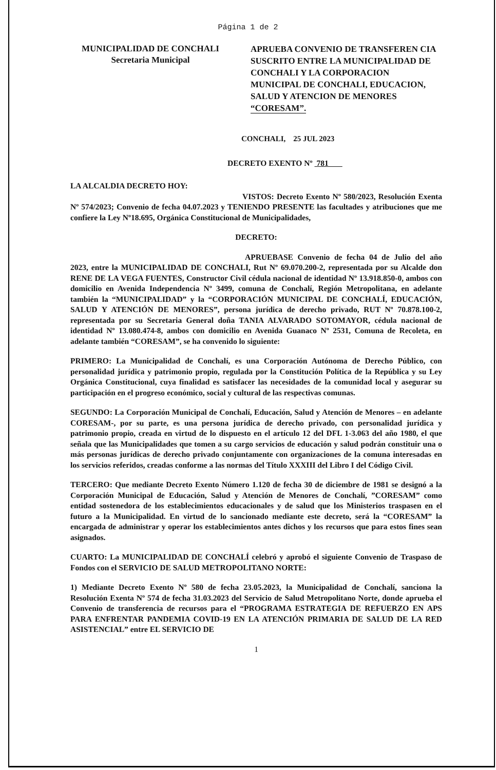Página 1 de 2
MUNICIPALIDAD DE CONCHALI
Secretaria Municipal
APRUEBA CONVENIO DE TRANSFEREN CIA SUSCRITO ENTRE LA MUNICIPALIDAD DE CONCHALI Y LA CORPORACION MUNICIPAL DE CONCHALI, EDUCACION, SALUD Y ATENCION DE MENORES “CORESAM”.
CONCHALI, 25 JUL 2023
DECRETO EXENTO Nº 781
LA ALCALDIA DECRETO HOY:
VISTOS: Decreto Exento Nº 580/2023, Resolución Exenta Nº 574/2023; Convenio de fecha 04.07.2023 y TENIENDO PRESENTE las facultades y atribuciones que me confiere la Ley Nº18.695, Orgánica Constitucional de Municipalidades,
DECRETO:
APRUEBASE Convenio de fecha 04 de Julio del año 2023, entre la MUNICIPALIDAD DE CONCHALI, Rut Nº 69.070.200-2, representada por su Alcalde don RENE DE LA VEGA FUENTES, Constructor Civil cédula nacional de identidad Nº 13.918.850-0, ambos con domicilio en Avenida Independencia Nº 3499, comuna de Conchalí, Región Metropolitana, en adelante también la “MUNICIPALIDAD” y la “CORPORACIÓN MUNICIPAL DE CONCHALÍ, EDUCACIÓN, SALUD Y ATENCIÓN DE MENORES”, persona jurídica de derecho privado, RUT Nº 70.878.100-2, representada por su Secretaria General doña TANIA ALVARADO SOTOMAYOR, cédula nacional de identidad Nº 13.080.474-8, ambos con domicilio en Avenida Guanaco Nº 2531, Comuna de Recoleta, en adelante también “CORESAM”, se ha convenido lo siguiente:
PRIMERO: La Municipalidad de Conchalí, es una Corporación Autónoma de Derecho Público, con personalidad jurídica y patrimonio propio, regulada por la Constitución Política de la República y su Ley Orgánica Constitucional, cuya finalidad es satisfacer las necesidades de la comunidad local y asegurar su participación en el progreso económico, social y cultural de las respectivas comunas.
SEGUNDO: La Corporación Municipal de Conchalí, Educación, Salud y Atención de Menores – en adelante CORESAM-, por su parte, es una persona jurídica de derecho privado, con personalidad jurídica y patrimonio propio, creada en virtud de lo dispuesto en el artículo 12 del DFL 1-3.063 del año 1980, el que señala que las Municipalidades que tomen a su cargo servicios de educación y salud podrán constituir una o más personas jurídicas de derecho privado conjuntamente con organizaciones de la comuna interesadas en los servicios referidos, creadas conforme a las normas del Título XXXIII del Libro I del Código Civil.
TERCERO: Que mediante Decreto Exento Número 1.120 de fecha 30 de diciembre de 1981 se designó a la Corporación Municipal de Educación, Salud y Atención de Menores de Conchalí, ”CORESAM” como entidad sostenedora de los establecimientos educacionales y de salud que los Ministerios traspasen en el futuro a la Municipalidad. En virtud de lo sancionado mediante este decreto, será la “CORESAM” la encargada de administrar y operar los establecimientos antes dichos y los recursos que para estos fines sean asignados.
CUARTO: La MUNICIPALIDAD DE CONCHALÍ celebró y aprobó el siguiente Convenio de Traspaso de Fondos con el SERVICIO DE SALUD METROPOLITANO NORTE:
1) Mediante Decreto Exento Nº 580 de fecha 23.05.2023, la Municipalidad de Conchalí, sanciona la Resolución Exenta Nº 574 de fecha 31.03.2023 del Servicio de Salud Metropolitano Norte, donde aprueba el Convenio de transferencia de recursos para el “PROGRAMA ESTRATEGIA DE REFUERZO EN APS PARA ENFRENTAR PANDEMIA COVID-19 EN LA ATENCIÓN PRIMARIA DE SALUD DE LA RED ASISTENCIAL” entre EL SERVICIO DE
1